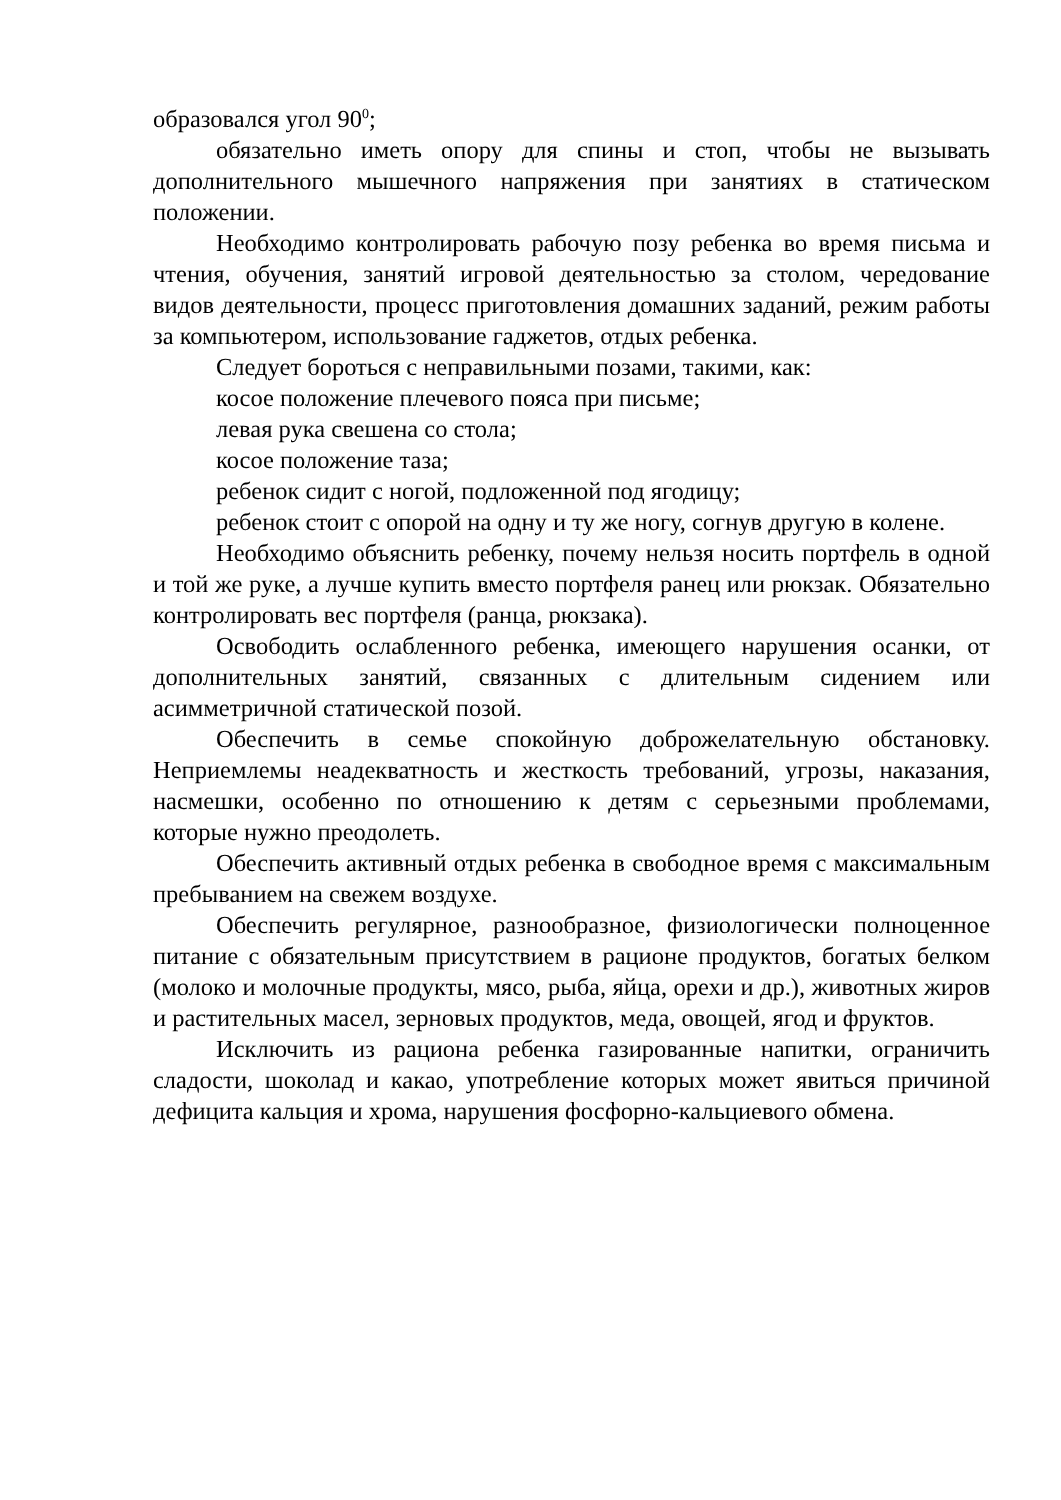образовался угол 90<sup>0</sup>;
обязательно иметь опору для спины и стоп, чтобы не вызывать дополнительного мышечного напряжения при занятиях в статическом положении.
Необходимо контролировать рабочую позу ребенка во время письма и чтения, обучения, занятий игровой деятельностью за столом, чередование видов деятельности, процесс приготовления домашних заданий, режим работы за компьютером, использование гаджетов, отдых ребенка.
Следует бороться с неправильными позами, такими, как:
косое положение плечевого пояса при письме;
левая рука свешена со стола;
косое положение таза;
ребенок сидит с ногой, подложенной под ягодицу;
ребенок стоит с опорой на одну и ту же ногу, согнув другую в колене.
Необходимо объяснить ребенку, почему нельзя носить портфель в одной и той же руке, а лучше купить вместо портфеля ранец или рюкзак. Обязательно контролировать вес портфеля (ранца, рюкзака).
Освободить ослабленного ребенка, имеющего нарушения осанки, от дополнительных занятий, связанных с длительным сидением или асимметричной статической позой.
Обеспечить в семье спокойную доброжелательную обстановку. Неприемлемы неадекватность и жесткость требований, угрозы, наказания, насмешки, особенно по отношению к детям с серьезными проблемами, которые нужно преодолеть.
Обеспечить активный отдых ребенка в свободное время с максимальным пребыванием на свежем воздухе.
Обеспечить регулярное, разнообразное, физиологически полноценное питание с обязательным присутствием в рационе продуктов, богатых белком (молоко и молочные продукты, мясо, рыба, яйца, орехи и др.), животных жиров и растительных масел, зерновых продуктов, меда, овощей, ягод и фруктов.
Исключить из рациона ребенка газированные напитки, ограничить сладости, шоколад и какао, употребление которых может явиться причиной дефицита кальция и хрома, нарушения фосфорно-кальциевого обмена.